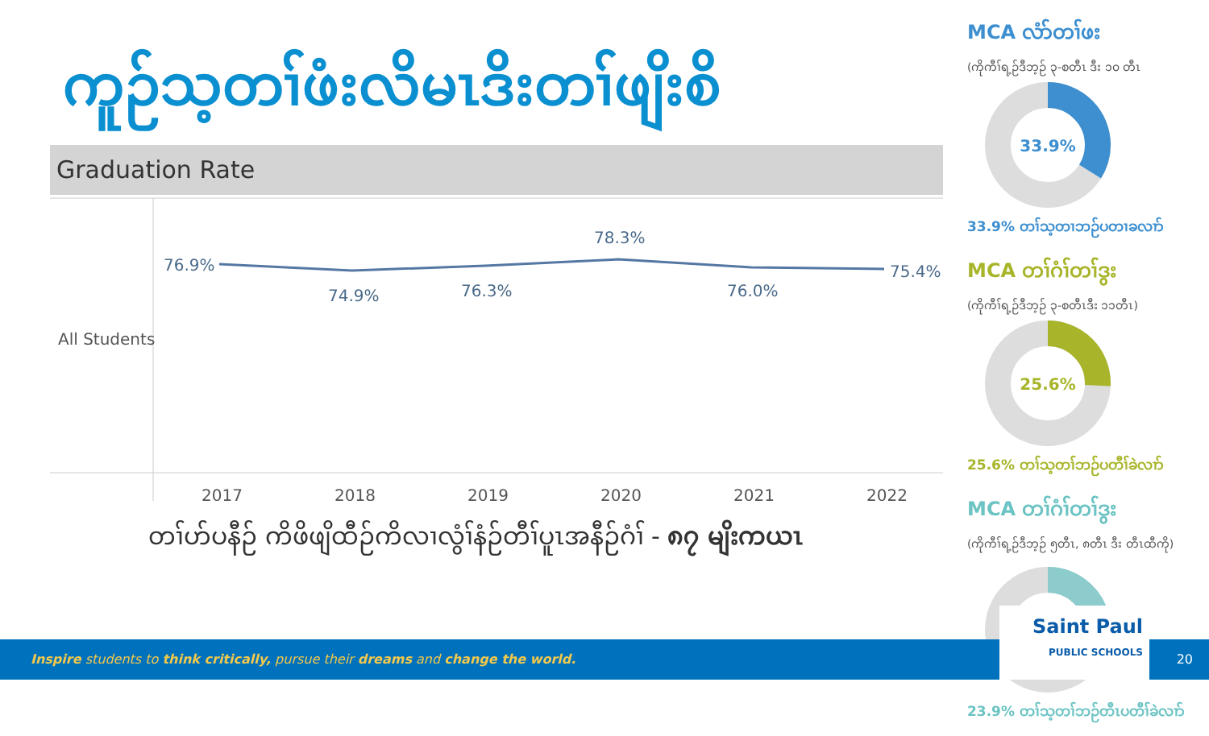ကူဉ်သ့တၢ်ဖံးလိမၤဒိးတၢ်ဖျိးစိ
Graduation Rate
All Students
76.9%
74.9%
76.3%
78.3%
76.0%
75.4%
2017
2018
2019
2020
2021
2022
တၢ်ဟ်ပနီဉ် ကိဖိဖျိထီဉ်ကိလၢလွံၢ်နံဉ်တီၢ်ပူၤအနီဉ်ဂံၢ် - ၈၇ မျိးကယၤ
MCA လံာ်တၢ်ဖး
(ကိုကီၢ်ရ့ဉ်ဒီဘ့ဉ် ၃-စတီၤ ဒီး ၁၀ တီၤ
33.9%
33.9% တၢ်သ့တၢဘဉ်ပတၢခလၢာ်
MCA တၢ်ဂံၢ်တၢ်ဒွး
(ကိုကီၢ်ရ့ဉ်ဒီဘ့ဉ် ၃-စတီၤဒီး ၁၁တီၤ)
25.6%
25.6% တၢ်သ့တၢ်ဘဉ်ပတီၢ်ခဲလၢာ်
MCA တၢ်ဂံၢ်တၢ်ဒွး
(ကိုကီၢ်ရ့ဉ်ဒီဘ့ဉ် ၅တီၤ, ၈တီၤ ဒီး တီၤထီကို)
23.9%
23.9% တၢ်သ့တၢ်ဘဉ်တီၤပတီၢ်ခဲလၢာ်
Inspire students to think critically, pursue their dreams and change the world. 20
Saint Paul
PUBLIC SCHOOLS